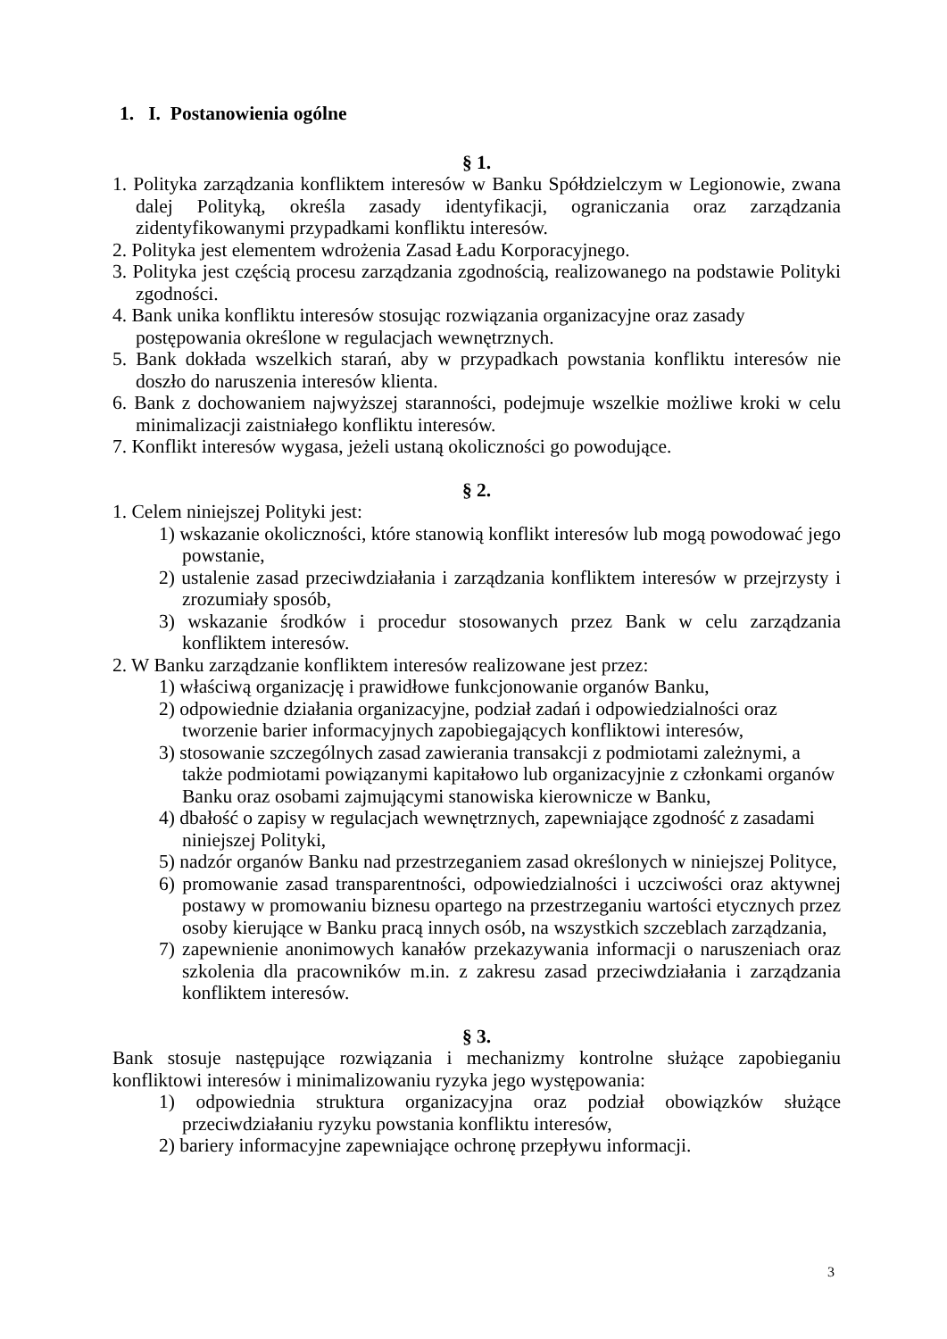1. I. Postanowienia ogólne
§ 1.
1. Polityka zarządzania konfliktem interesów w Banku Spółdzielczym w Legionowie, zwana dalej Polityką, określa zasady identyfikacji, ograniczania oraz zarządzania zidentyfikowanymi przypadkami konfliktu interesów.
2. Polityka jest elementem wdrożenia Zasad Ładu Korporacyjnego.
3. Polityka jest częścią procesu zarządzania zgodnością, realizowanego na podstawie Polityki zgodności.
4. Bank unika konfliktu interesów stosując rozwiązania organizacyjne oraz zasady postępowania określone w regulacjach wewnętrznych.
5. Bank dokłada wszelkich starań, aby w przypadkach powstania konfliktu interesów nie doszło do naruszenia interesów klienta.
6. Bank z dochowaniem najwyższej staranności, podejmuje wszelkie możliwe kroki w celu minimalizacji zaistniałego konfliktu interesów.
7. Konflikt interesów wygasa, jeżeli ustaną okoliczności go powodujące.
§ 2.
1. Celem niniejszej Polityki jest:
1) wskazanie okoliczności, które stanowią konflikt interesów lub mogą powodować jego powstanie,
2) ustalenie zasad przeciwdziałania i zarządzania konfliktem interesów w przejrzysty i zrozumiały sposób,
3) wskazanie środków i procedur stosowanych przez Bank w celu zarządzania konfliktem interesów.
2. W Banku zarządzanie konfliktem interesów realizowane jest przez:
1) właściwą organizację i prawidłowe funkcjonowanie organów Banku,
2) odpowiednie działania organizacyjne, podział zadań i odpowiedzialności oraz tworzenie barier informacyjnych zapobiegających konfliktowi interesów,
3) stosowanie szczególnych zasad zawierania transakcji z podmiotami zależnymi, a także podmiotami powiązanymi kapitałowo lub organizacyjnie z członkami organów Banku oraz osobami zajmującymi stanowiska kierownicze w Banku,
4) dbałość o zapisy w regulacjach wewnętrznych, zapewniające zgodność z zasadami niniejszej Polityki,
5) nadzór organów Banku nad przestrzeganiem zasad określonych w niniejszej Polityce,
6) promowanie zasad transparentności, odpowiedzialności i uczciwości oraz aktywnej postawy w promowaniu biznesu opartego na przestrzeganiu wartości etycznych przez osoby kierujące w Banku pracą innych osób, na wszystkich szczeblach zarządzania,
7) zapewnienie anonimowych kanałów przekazywania informacji o naruszeniach oraz szkolenia dla pracowników m.in. z zakresu zasad przeciwdziałania i zarządzania konfliktem interesów.
§ 3.
Bank stosuje następujące rozwiązania i mechanizmy kontrolne służące zapobieganiu konfliktowi interesów i minimalizowaniu ryzyka jego występowania:
1) odpowiednia struktura organizacyjna oraz podział obowiązków służące przeciwdziałaniu ryzyku powstania konfliktu interesów,
2) bariery informacyjne zapewniające ochronę przepływu informacji.
3